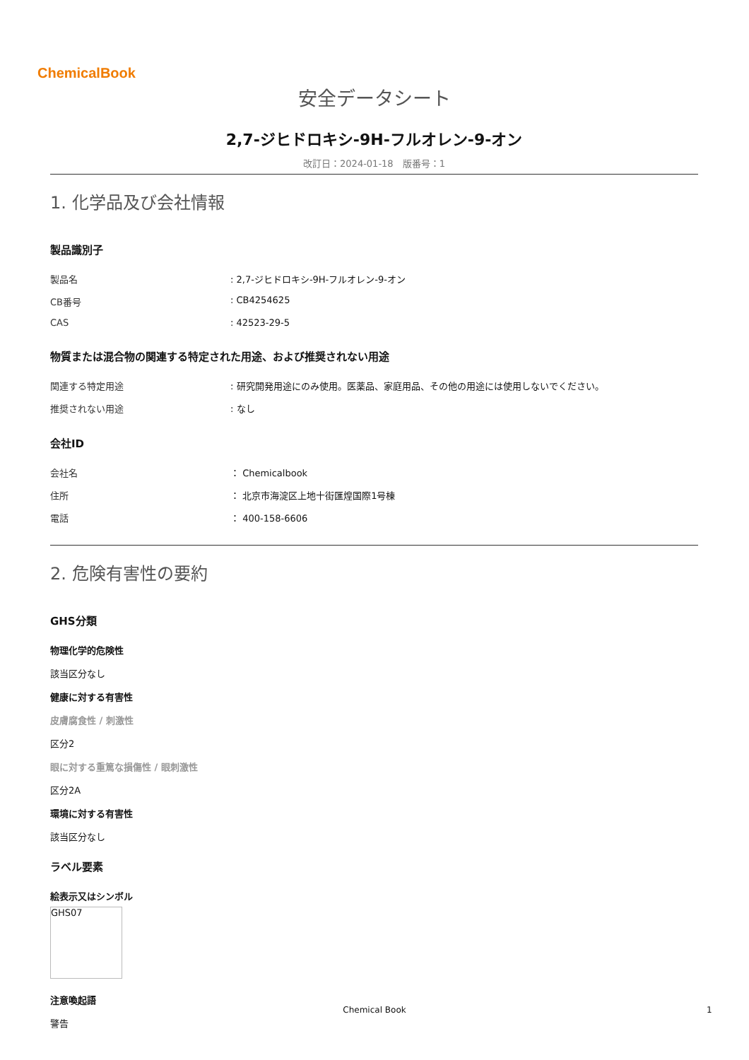ChemicalBook
安全データシート
2,7-ジヒドロキシ-9H-フルオレン-9-オン
改訂日：2024-01-18　版番号：1
1. 化学品及び会社情報
製品識別子
| 製品名 | : 2,7-ジヒドロキシ-9H-フルオレン-9-オン |
| CB番号 | : CB4254625 |
| CAS | : 42523-29-5 |
物質または混合物の関連する特定された用途、および推奨されない用途
| 関連する特定用途 | : 研究開発用途にのみ使用。医薬品、家庭用品、その他の用途には使用しないでください。 |
| 推奨されない用途 | : なし |
会社ID
| 会社名 | ： Chemicalbook |
| 住所 | ： 北京市海淀区上地十街匯煌国際1号棟 |
| 電話 | ： 400-158-6606 |
2. 危険有害性の要約
GHS分類
物理化学的危険性
該当区分なし
健康に対する有害性
皮膚腐食性 / 刺激性
区分2
眼に対する重篤な損傷性 / 眼刺激性
区分2A
環境に対する有害性
該当区分なし
ラベル要素
絵表示又はシンボル
GHS07
注意喚起語
警告
Chemical Book 1